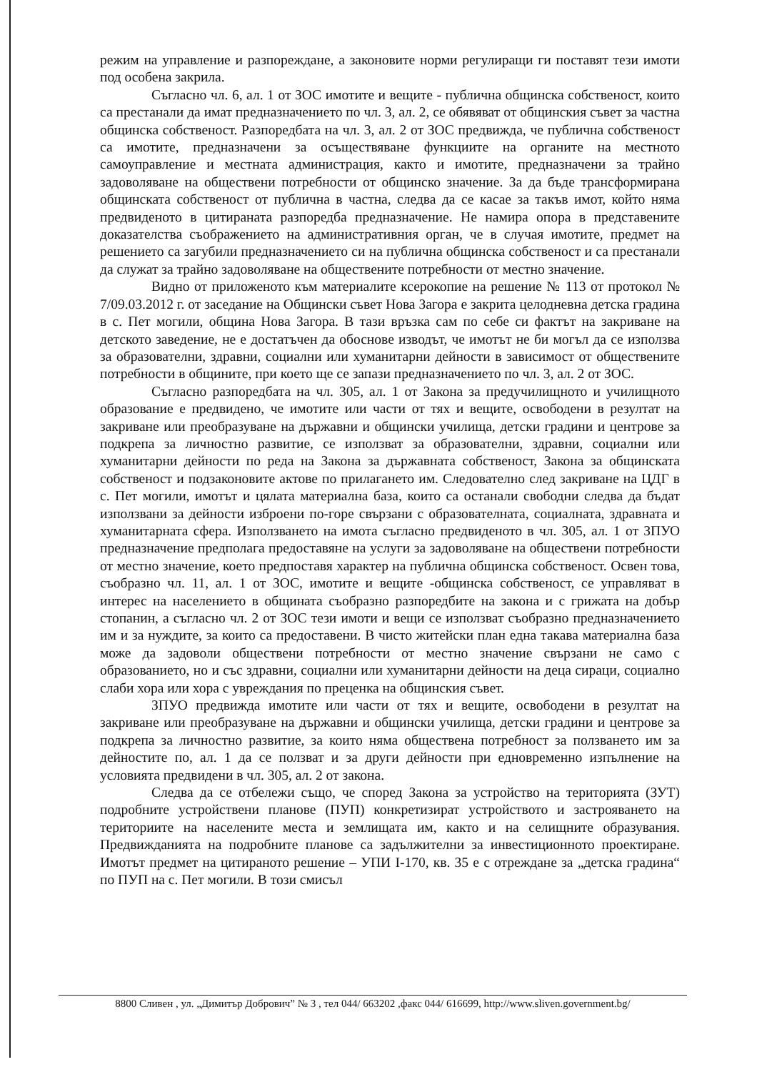режим на управление и разпореждане, а законовите норми регулиращи ги поставят тези имоти под особена закрила.
Съгласно чл. 6, ал. 1 от ЗОС имотите и вещите - публична общинска собственост, които са престанали да имат предназначението по чл. 3, ал. 2, се обявяват от общинския съвет за частна общинска собственост. Разпоредбата на чл. 3, ал. 2 от ЗОС предвижда, че публична собственост са имотите, предназначени за осъществяване функциите на органите на местното самоуправление и местната администрация, както и имотите, предназначени за трайно задоволяване на обществени потребности от общинско значение. За да бъде трансформирана общинската собственост от публична в частна, следва да се касае за такъв имот, който няма предвиденото в цитираната разпоредба предназначение. Не намира опора в представените доказателства съображението на административния орган, че в случая имотите, предмет на решението са загубили предназначението си на публична общинска собственост и са престанали да служат за трайно задоволяване на обществените потребности от местно значение.
Видно от приложеното към материалите ксерокопие на решение № 113 от протокол № 7/09.03.2012 г. от заседание на Общински съвет Нова Загора е закрита целодневна детска градина в с. Пет могили, община Нова Загора. В тази връзка сам по себе си фактът на закриване на детското заведение, не е достатъчен да обоснове изводът, че имотът не би могъл да се използва за образователни, здравни, социални или хуманитарни дейности в зависимост от обществените потребности в общините, при което ще се запази предназначението по чл. 3, ал. 2 от ЗОС.
Съгласно разпоредбата на чл. 305, ал. 1 от Закона за предучилищното и училищното образование е предвидено, че имотите или части от тях и вещите, освободени в резултат на закриване или преобразуване на държавни и общински училища, детски градини и центрове за подкрепа за личностно развитие, се използват за образователни, здравни, социални или хуманитарни дейности по реда на Закона за държавната собственост, Закона за общинската собственост и подзаконовите актове по прилагането им. Следователно след закриване на ЦДГ в с. Пет могили, имотът и цялата материална база, които са останали свободни следва да бъдат използвани за дейности изброени по-горе свързани с образователната, социалната, здравната и хуманитарната сфера. Използването на имота съгласно предвиденото в чл. 305, ал. 1 от ЗПУО предназначение предполага предоставяне на услуги за задоволяване на обществени потребности от местно значение, което предпоставя характер на публична общинска собственост. Освен това, съобразно чл. 11, ал. 1 от ЗОС, имотите и вещите -общинска собственост, се управляват в интерес на населението в общината съобразно разпоредбите на закона и с грижата на добър стопанин, а съгласно чл. 2 от ЗОС тези имоти и вещи се използват съобразно предназначението им и за нуждите, за които са предоставени. В чисто житейски план една такава материална база може да задоволи обществени потребности от местно значение свързани не само с образованието, но и със здравни, социални или хуманитарни дейности на деца сираци, социално слаби хора или хора с увреждания по преценка на общинския съвет.
ЗПУО предвижда имотите или части от тях и вещите, освободени в резултат на закриване или преобразуване на държавни и общински училища, детски градини и центрове за подкрепа за личностно развитие, за които няма обществена потребност за ползването им за дейностите по, ал. 1 да се ползват и за други дейности при едновременно изпълнение на условията предвидени в чл. 305, ал. 2 от закона.
Следва да се отбележи също, че според Закона за устройство на територията (ЗУТ) подробните устройствени планове (ПУП) конкретизират устройството и застрояването на териториите на населените места и землищата им, както и на селищните образувания. Предвижданията на подробните планове са задължителни за инвестиционното проектиране. Имотът предмет на цитираното решение – УПИ I-170, кв. 35 е с отреждане за „детска градина“ по ПУП на с. Пет могили. В този смисъл
8800 Сливен , ул. „Димитър Добрович” № 3 , тел 044/ 663202 ,факс 044/ 616699, http://www.sliven.government.bg/